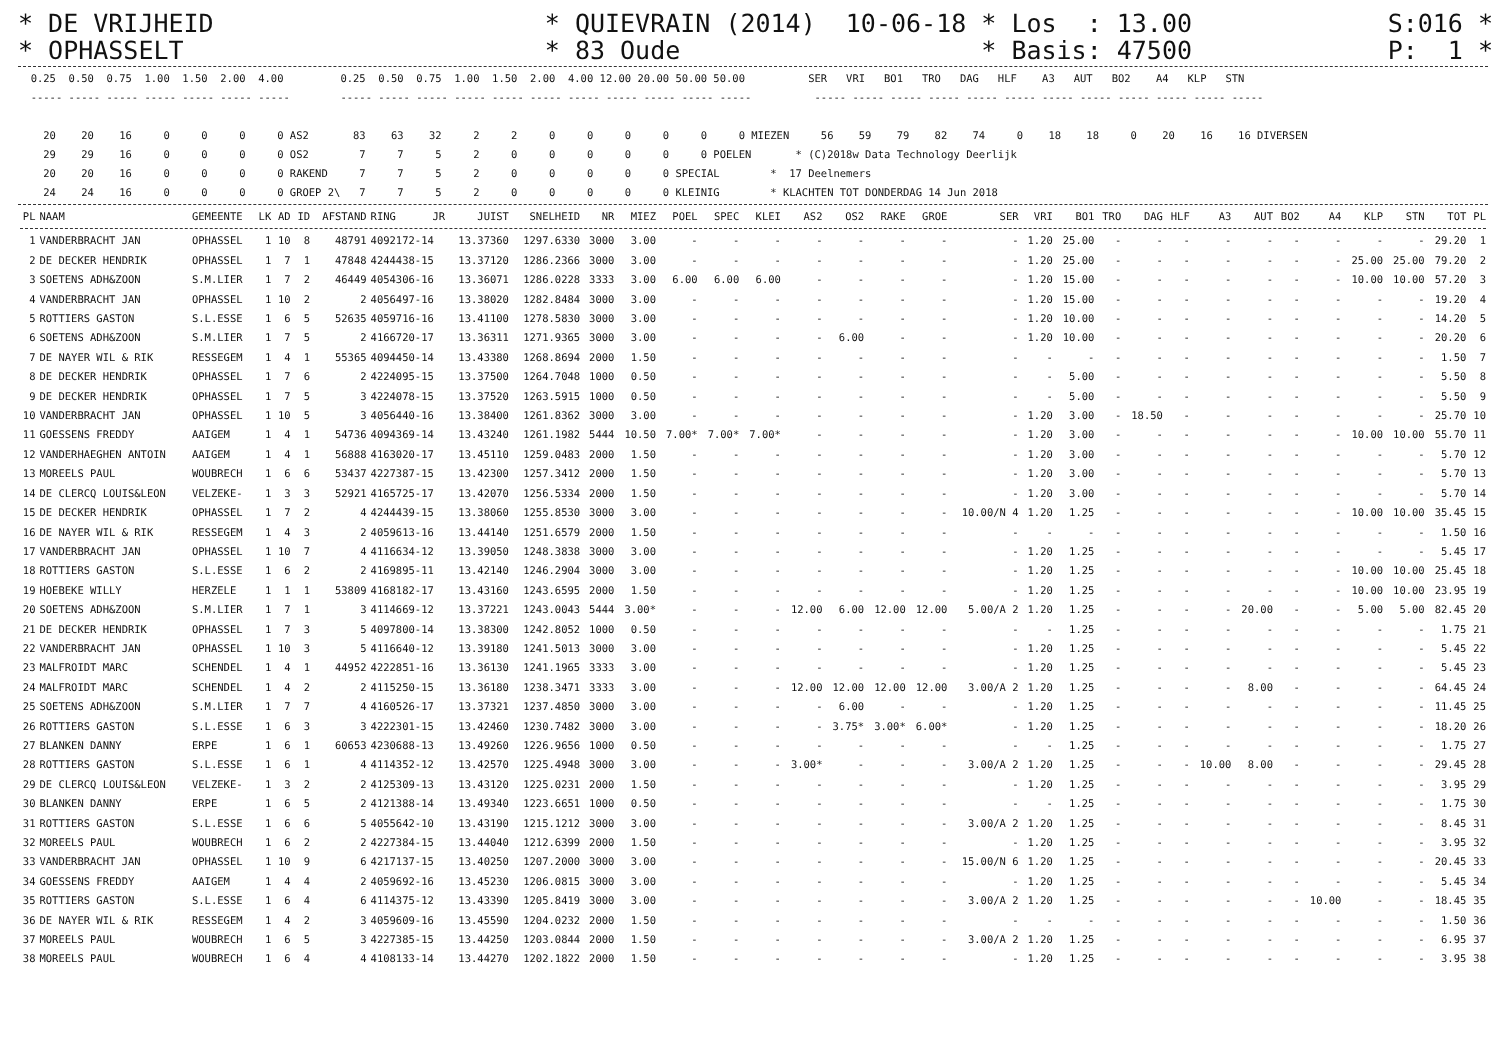* DE VRIJHEID * QUIEVRAIN (2014) 10-06-18 * Los : 13.00 S:016 * * OPHASSELT * 83 Oude * Basis: 47500 P: 1 *
  0.25  0.50  0.75  1.00  1.50  2.00  4.00         0.25  0.50  0.75  1.00  1.50  2.00  4.00 12.00 20.00 50.00 50.00          SER   VRI   BO1   TRO   DAG   HLF    A3   AUT   BO2    A4   KLP   STN
  ----- ----- ----- ----- ----- ----- -----        ----- ----- ----- ----- ----- ----- ----- ----- ----- ----- -----          ----- ----- ----- ----- ----- ----- ----- ----- ----- ----- ----- -----

    20    20    16     0     0     0     0 AS2       83    63    32     2     2     0     0     0     0     0     0 MIEZEN     56    59    79    82    74     0    18    18     0    20    16    16 DIVERSEN
    29    29    16     0     0     0     0 OS2        7     7     5     2     0     0     0     0     0     0 POELEN       * (C)2018w Data Technology Deerlijk
    20    20    16     0     0     0     0 RAKEND     7     7     5     2     0     0     0     0     0 SPECIAL        *  17 Deelnemers
    24    24    16     0     0     0     0 GROEP 2\   7     7     5     2     0     0     0     0     0 KLEINIG        * KLACHTEN TOT DONDERDAG 14 Jun 2018
| PL | NAAM | GEMEENTE | LK | AD | ID | AFSTAND | RING | JR | JUIST | SNELHEID | NR | MIEZ | POEL | SPEC | KLEI | AS2 | OS2 | RAKE | GROE | SER | VRI | BO1 | TRO | DAG | HLF | A3 | AUT | BO2 | A4 | KLP | STN | TOT | PL |
| --- | --- | --- | --- | --- | --- | --- | --- | --- | --- | --- | --- | --- | --- | --- | --- | --- | --- | --- | --- | --- | --- | --- | --- | --- | --- | --- | --- | --- | --- | --- | --- | --- | --- |
| 1 | VANDERBRACHT JAN | OPHASSEL | 1 | 10 | 8 | 48791 | 4092172-14 | | 13.37360 | 1297.6330 | 3000 | 3.00 | - | - | - | - | - | - | - | - | 1.20 | 25.00 | - | - | - | - | - | - | - | - | - | 29.20 | 1 |
| 2 | DE DECKER HENDRIK | OPHASSEL | 1 | 7 | 1 | 47848 | 4244438-15 | | 13.37120 | 1286.2366 | 3000 | 3.00 | - | - | - | - | - | - | - | - | 1.20 | 25.00 | - | - | - | - | - | - | - | 25.00 | 25.00 | 79.20 | 2 |
| 3 | SOETENS ADH&ZOON | S.M.LIER | 1 | 7 | 2 | 46449 | 4054306-16 | | 13.36071 | 1286.0228 | 3333 | 3.00 | 6.00 | 6.00 | 6.00 | - | - | - | - | - | 1.20 | 15.00 | - | - | - | - | - | - | - | 10.00 | 10.00 | 57.20 | 3 |
| 4 | VANDERBRACHT JAN | OPHASSEL | 1 | 10 | 2 | 2 | 4056497-16 | | 13.38020 | 1282.8484 | 3000 | 3.00 | - | - | - | - | - | - | - | - | 1.20 | 15.00 | - | - | - | - | - | - | - | - | - | 19.20 | 4 |
| 5 | ROTTIERS GASTON | S.L.ESSE | 1 | 6 | 5 | 52635 | 4059716-16 | | 13.41100 | 1278.5830 | 3000 | 3.00 | - | - | - | - | - | - | - | - | 1.20 | 10.00 | - | - | - | - | - | - | - | - | - | 14.20 | 5 |
| 6 | SOETENS ADH&ZOON | S.M.LIER | 1 | 7 | 5 | 2 | 4166720-17 | | 13.36311 | 1271.9365 | 3000 | 3.00 | - | - | - | - | 6.00 | - | - | - | 1.20 | 10.00 | - | - | - | - | - | - | - | - | - | 20.20 | 6 |
| 7 | DE NAYER WIL & RIK | RESSEGEM | 1 | 4 | 1 | 55365 | 4094450-14 | | 13.43380 | 1268.8694 | 2000 | 1.50 | - | - | - | - | - | - | - | - | - | - | - | - | - | - | - | - | - | - | - | 1.50 | 7 |
| 8 | DE DECKER HENDRIK | OPHASSEL | 1 | 7 | 6 | 2 | 4224095-15 | | 13.37500 | 1264.7048 | 1000 | 0.50 | - | - | - | - | - | - | - | - | - | 5.00 | - | - | - | - | - | - | - | - | - | 5.50 | 8 |
| 9 | DE DECKER HENDRIK | OPHASSEL | 1 | 7 | 5 | 3 | 4224078-15 | | 13.37520 | 1263.5915 | 1000 | 0.50 | - | - | - | - | - | - | - | - | - | 5.00 | - | - | - | - | - | - | - | - | - | 5.50 | 9 |
| 10 | VANDERBRACHT JAN | OPHASSEL | 1 | 10 | 5 | 3 | 4056440-16 | | 13.38400 | 1261.8362 | 3000 | 3.00 | - | - | - | - | - | - | - | - | 1.20 | 3.00 | - | 18.50 | - | - | - | - | - | - | - | 25.70 | 10 |
| 11 | GOESSENS FREDDY | AAIGEM | 1 | 4 | 1 | 54736 | 4094369-14 | | 13.43240 | 1261.1982 | 5444 | 10.50 | 7.00* | 7.00* | 7.00* | - | - | - | - | - | 1.20 | 3.00 | - | - | - | - | - | - | - | 10.00 | 10.00 | 55.70 | 11 |
| 12 | VANDERHAEGHEN ANTOIN | AAIGEM | 1 | 4 | 1 | 56888 | 4163020-17 | | 13.45110 | 1259.0483 | 2000 | 1.50 | - | - | - | - | - | - | - | - | 1.20 | 3.00 | - | - | - | - | - | - | - | - | - | 5.70 | 12 |
| 13 | MOREELS PAUL | WOUBRECH | 1 | 6 | 6 | 53437 | 4227387-15 | | 13.42300 | 1257.3412 | 2000 | 1.50 | - | - | - | - | - | - | - | - | 1.20 | 3.00 | - | - | - | - | - | - | - | - | - | 5.70 | 13 |
| 14 | DE CLERCQ LOUIS&LEON | VELZEKE- | 1 | 3 | 3 | 52921 | 4165725-17 | | 13.42070 | 1256.5334 | 2000 | 1.50 | - | - | - | - | - | - | - | - | 1.20 | 3.00 | - | - | - | - | - | - | - | - | - | 5.70 | 14 |
| 15 | DE DECKER HENDRIK | OPHASSEL | 1 | 7 | 2 | 4 | 4244439-15 | | 13.38060 | 1255.8530 | 3000 | 3.00 | - | - | - | - | - | - | - | 10.00/N 4 | 1.20 | 1.25 | - | - | - | - | - | - | - | 10.00 | 10.00 | 35.45 | 15 |
| 16 | DE NAYER WIL & RIK | RESSEGEM | 1 | 4 | 3 | 2 | 4059613-16 | | 13.44140 | 1251.6579 | 2000 | 1.50 | - | - | - | - | - | - | - | - | - | - | - | - | - | - | - | - | - | - | - | 1.50 | 16 |
| 17 | VANDERBRACHT JAN | OPHASSEL | 1 | 10 | 7 | 4 | 4116634-12 | | 13.39050 | 1248.3838 | 3000 | 3.00 | - | - | - | - | - | - | - | - | 1.20 | 1.25 | - | - | - | - | - | - | - | - | - | 5.45 | 17 |
| 18 | ROTTIERS GASTON | S.L.ESSE | 1 | 6 | 2 | 2 | 4169895-11 | | 13.42140 | 1246.2904 | 3000 | 3.00 | - | - | - | - | - | - | - | - | 1.20 | 1.25 | - | - | - | - | - | - | - | 10.00 | 10.00 | 25.45 | 18 |
| 19 | HOEBEKE WILLY | HERZELE | 1 | 1 | 1 | 53809 | 4168182-17 | | 13.43160 | 1243.6595 | 2000 | 1.50 | - | - | - | - | - | - | - | - | 1.20 | 1.25 | - | - | - | - | - | - | - | 10.00 | 10.00 | 23.95 | 19 |
| 20 | SOETENS ADH&ZOON | S.M.LIER | 1 | 7 | 1 | 3 | 4114669-12 | | 13.37221 | 1243.0043 | 5444 | 3.00* | - | - | - | 12.00 | 6.00 | 12.00 | 12.00 | 5.00/A 2 | 1.20 | 1.25 | - | - | - | - | 20.00 | - | - | 5.00 | 5.00 | 82.45 | 20 |
| 21 | DE DECKER HENDRIK | OPHASSEL | 1 | 7 | 3 | 5 | 4097800-14 | | 13.38300 | 1242.8052 | 1000 | 0.50 | - | - | - | - | - | - | - | - | - | 1.25 | - | - | - | - | - | - | - | - | - | 1.75 | 21 |
| 22 | VANDERBRACHT JAN | OPHASSEL | 1 | 10 | 3 | 5 | 4116640-12 | | 13.39180 | 1241.5013 | 3000 | 3.00 | - | - | - | - | - | - | - | - | 1.20 | 1.25 | - | - | - | - | - | - | - | - | - | 5.45 | 22 |
| 23 | MALFROIDT MARC | SCHENDEL | 1 | 4 | 1 | 44952 | 4222851-16 | | 13.36130 | 1241.1965 | 3333 | 3.00 | - | - | - | - | - | - | - | - | 1.20 | 1.25 | - | - | - | - | - | - | - | - | - | 5.45 | 23 |
| 24 | MALFROIDT MARC | SCHENDEL | 1 | 4 | 2 | 2 | 4115250-15 | | 13.36180 | 1238.3471 | 3333 | 3.00 | - | - | - | 12.00 | 12.00 | 12.00 | 12.00 | 3.00/A 2 | 1.20 | 1.25 | - | - | - | - | 8.00 | - | - | - | - | 64.45 | 24 |
| 25 | SOETENS ADH&ZOON | S.M.LIER | 1 | 7 | 7 | 4 | 4160526-17 | | 13.37321 | 1237.4850 | 3000 | 3.00 | - | - | - | - | 6.00 | - | - | - | 1.20 | 1.25 | - | - | - | - | - | - | - | - | - | 11.45 | 25 |
| 26 | ROTTIERS GASTON | S.L.ESSE | 1 | 6 | 3 | 3 | 4222301-15 | | 13.42460 | 1230.7482 | 3000 | 3.00 | - | - | - | - | 3.75* | 3.00* | 6.00* | - | 1.20 | 1.25 | - | - | - | - | - | - | - | - | - | 18.20 | 26 |
| 27 | BLANKEN DANNY | ERPE | 1 | 6 | 1 | 60653 | 4230688-13 | | 13.49260 | 1226.9656 | 1000 | 0.50 | - | - | - | - | - | - | - | - | - | 1.25 | - | - | - | - | - | - | - | - | - | 1.75 | 27 |
| 28 | ROTTIERS GASTON | S.L.ESSE | 1 | 6 | 1 | 4 | 4114352-12 | | 13.42570 | 1225.4948 | 3000 | 3.00 | - | - | - | 3.00* | - | - | - | 3.00/A 2 | 1.20 | 1.25 | - | - | - | 10.00 | 8.00 | - | - | - | - | 29.45 | 28 |
| 29 | DE CLERCQ LOUIS&LEON | VELZEKE- | 1 | 3 | 2 | 2 | 4125309-13 | | 13.43120 | 1225.0231 | 2000 | 1.50 | - | - | - | - | - | - | - | - | 1.20 | 1.25 | - | - | - | - | - | - | - | - | - | 3.95 | 29 |
| 30 | BLANKEN DANNY | ERPE | 1 | 6 | 5 | 2 | 4121388-14 | | 13.49340 | 1223.6651 | 1000 | 0.50 | - | - | - | - | - | - | - | - | - | 1.25 | - | - | - | - | - | - | - | - | - | 1.75 | 30 |
| 31 | ROTTIERS GASTON | S.L.ESSE | 1 | 6 | 6 | 5 | 4055642-10 | | 13.43190 | 1215.1212 | 3000 | 3.00 | - | - | - | - | - | - | - | 3.00/A 2 | 1.20 | 1.25 | - | - | - | - | - | - | - | - | - | 8.45 | 31 |
| 32 | MOREELS PAUL | WOUBRECH | 1 | 6 | 2 | 2 | 4227384-15 | | 13.44040 | 1212.6399 | 2000 | 1.50 | - | - | - | - | - | - | - | - | 1.20 | 1.25 | - | - | - | - | - | - | - | - | - | 3.95 | 32 |
| 33 | VANDERBRACHT JAN | OPHASSEL | 1 | 10 | 9 | 6 | 4217137-15 | | 13.40250 | 1207.2000 | 3000 | 3.00 | - | - | - | - | - | - | - | 15.00/N 6 | 1.20 | 1.25 | - | - | - | - | - | - | - | - | - | 20.45 | 33 |
| 34 | GOESSENS FREDDY | AAIGEM | 1 | 4 | 4 | 2 | 4059692-16 | | 13.45230 | 1206.0815 | 3000 | 3.00 | - | - | - | - | - | - | - | - | 1.20 | 1.25 | - | - | - | - | - | - | - | - | - | 5.45 | 34 |
| 35 | ROTTIERS GASTON | S.L.ESSE | 1 | 6 | 4 | 6 | 4114375-12 | | 13.43390 | 1205.8419 | 3000 | 3.00 | - | - | - | - | - | - | - | 3.00/A 2 | 1.20 | 1.25 | - | - | - | - | - | - | 10.00 | - | - | 18.45 | 35 |
| 36 | DE NAYER WIL & RIK | RESSEGEM | 1 | 4 | 2 | 3 | 4059609-16 | | 13.45590 | 1204.0232 | 2000 | 1.50 | - | - | - | - | - | - | - | - | - | - | - | - | - | - | - | - | - | - | - | 1.50 | 36 |
| 37 | MOREELS PAUL | WOUBRECH | 1 | 6 | 5 | 3 | 4227385-15 | | 13.44250 | 1203.0844 | 2000 | 1.50 | - | - | - | - | - | - | - | 3.00/A 2 | 1.20 | 1.25 | - | - | - | - | - | - | - | - | - | 6.95 | 37 |
| 38 | MOREELS PAUL | WOUBRECH | 1 | 6 | 4 | 4 | 4108133-14 | | 13.44270 | 1202.1822 | 2000 | 1.50 | - | - | - | - | - | - | - | - | 1.20 | 1.25 | - | - | - | - | - | - | - | - | - | 3.95 | 38 |